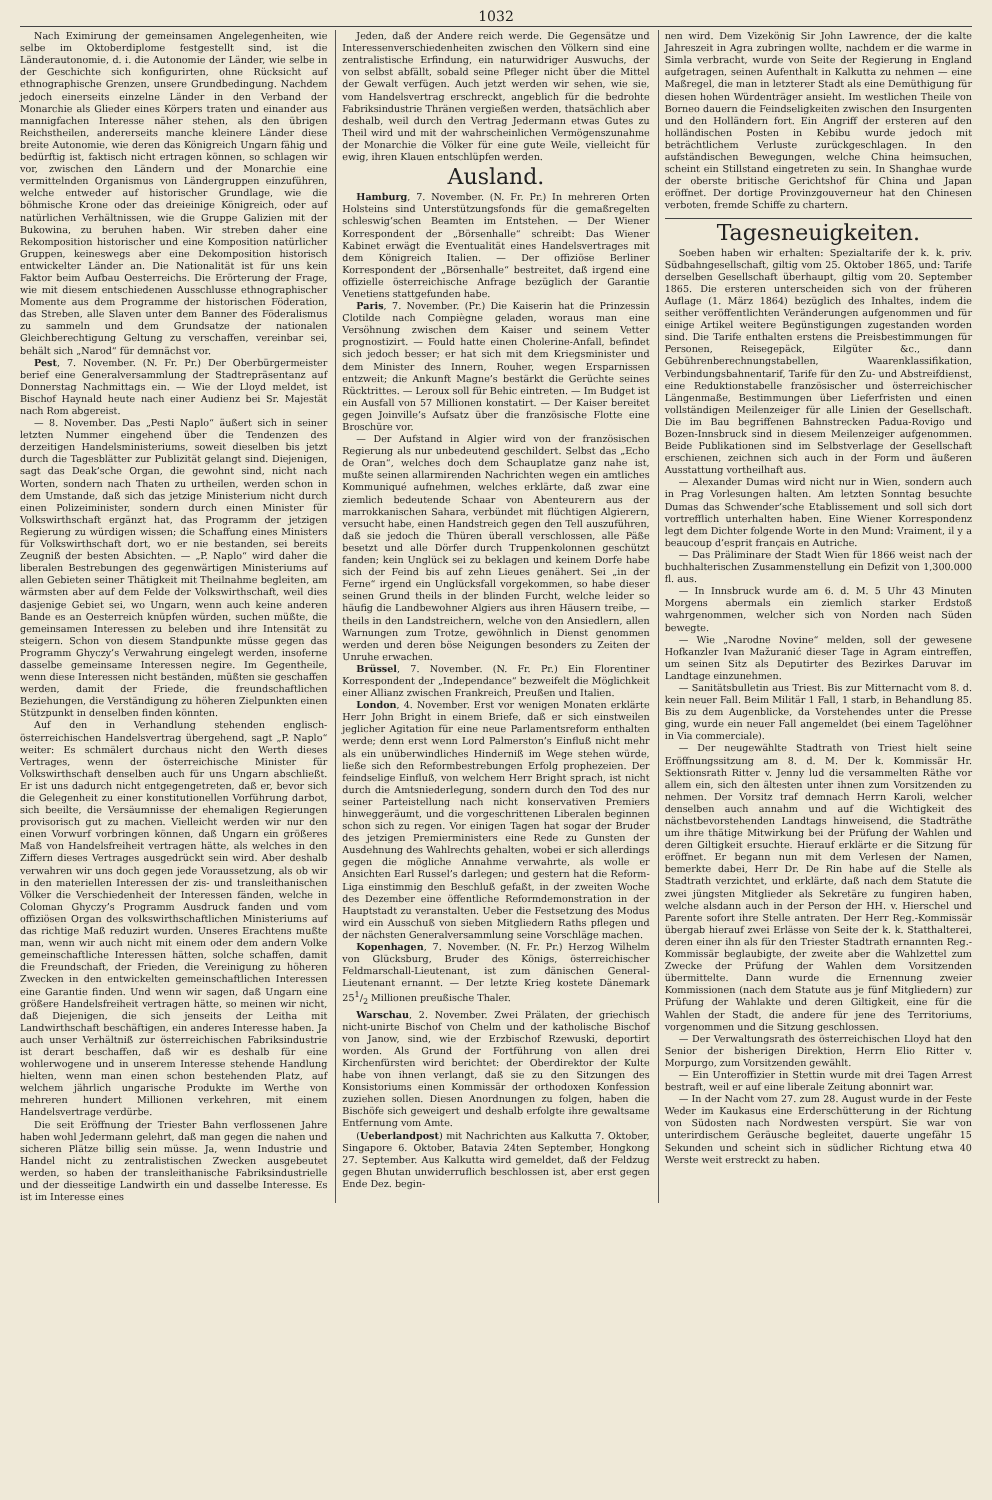1032
Nach Eximirung der gemeinsamen Angelegenheiten, wie selbe im Oktoberdiplome festgestellt sind, ist die Länderautonomie, d. i. die Autonomie der Länder, wie selbe in der Geschichte sich konfigurirten, ohne Rücksicht auf ethnographische Grenzen, unsere Grundbedingung. Nachdem jedoch einerseits einzelne Länder in den Verband der Monarchie als Glieder eines Körpers traten und einander aus mannigfachen Interesse näher stehen, als den übrigen Reichstheilen, andererseits manche kleinere Länder diese breite Autonomie, wie deren das Königreich Ungarn fähig und bedürftig ist, faktisch nicht ertragen können, so schlagen wir vor, zwischen den Ländern und der Monarchie eine vermittelnden Organismus von Ländergruppen einzuführen, welche entweder auf historischer Grundlage, wie die böhmische Krone oder das dreieinige Königreich, oder auf natürlichen Verhältnissen, wie die Gruppe Galizien mit der Bukowina, zu beruhen haben. Wir streben daher eine Rekomposition historischer und eine Komposition natürlicher Gruppen, keineswegs aber eine Dekomposition historisch entwickelter Länder an. Die Nationalität ist für uns kein Faktor beim Aufbau Oesterreichs. Die Erörterung der Frage, wie mit diesem entschiedenen Ausschlusse ethnographischer Momente aus dem Programme der historischen Föderation, das Streben, alle Slaven unter dem Banner des Föderalismus zu sammeln und dem Grundsatze der nationalen Gleichberechtigung Geltung zu verschaffen, vereinbar sei, behält sich „Narod“ für demnächst vor.
Pest, 7. November. (N. Fr. Pr.) Der Oberbürgermeister berief eine Generalversammlung der Stadtrepräsentanz auf Donnerstag Nachmittags ein. — Wie der Lloyd meldet, ist Bischof Haynald heute nach einer Audienz bei Sr. Majestät nach Rom abgereist.
— 8. November. Das „Pesti Naplo“ äußert sich in seiner letzten Nummer eingehend über die Tendenzen des derzeitigen Handelsministeriums, soweit dieselben bis jetzt durch die Tagesblätter zur Publizität gelangt sind. Diejenigen, sagt das Deak’sche Organ, die gewohnt sind, nicht nach Worten, sondern nach Thaten zu urtheilen, werden schon in dem Umstande, daß sich das jetzige Ministerium nicht durch einen Polizeiminister, sondern durch einen Minister für Volkswirthschaft ergänzt hat, das Programm der jetzigen Regierung zu würdigen wissen; die Schaffung eines Ministers für Volkswirthschaft dort, wo er nie bestanden, sei bereits Zeugniß der besten Absichten. — „P. Naplo“ wird daher die liberalen Bestrebungen des gegenwärtigen Ministeriums auf allen Gebieten seiner Thätigkeit mit Theilnahme begleiten, am wärmsten aber auf dem Felde der Volkswirthschaft, weil dies dasjenige Gebiet sei, wo Ungarn, wenn auch keine anderen Bande es an Oesterreich knüpfen würden, suchen müßte, die gemeinsamen Interessen zu beleben und ihre Intensität zu steigern. Schon von diesem Standpunkte müsse gegen das Programm Ghyczy’s Verwahrung eingelegt werden, insoferne dasselbe gemeinsame Interessen negire. Im Gegentheile, wenn diese Interessen nicht beständen, müßten sie geschaffen werden, damit der Friede, die freundschaftlichen Beziehungen, die Verständigung zu höheren Zielpunkten einen Stützpunkt in denselben finden könnten.
Auf den in Verhandlung stehenden englisch-österreichischen Handelsvertrag übergehend, sagt „P. Naplo“ weiter: Es schmälert durchaus nicht den Werth dieses Vertrages, wenn der österreichische Minister für Volkswirthschaft denselben auch für uns Ungarn abschließt. Er ist uns dadurch nicht entgegengetreten, daß er, bevor sich die Gelegenheit zu einer konstitutionellen Vorführung darbot, sich beeilte, die Versäumnisse der ehemaligen Regierungen provisorisch gut zu machen. Vielleicht werden wir nur den einen Vorwurf vorbringen können, daß Ungarn ein größeres Maß von Handelsfreiheit vertragen hätte, als welches in den Ziffern dieses Vertrages ausgedrückt sein wird. Aber deshalb verwahren wir uns doch gegen jede Voraussetzung, als ob wir in den materiellen Interessen der zis- und transleithanischen Völker die Verschiedenheit der Interessen fänden, welche in Coloman Ghyczy’s Programm Ausdruck fanden und vom offiziösen Organ des volkswirthschaftlichen Ministeriums auf das richtige Maß reduzirt wurden. Unseres Erachtens mußte man, wenn wir auch nicht mit einem oder dem andern Volke gemeinschaftliche Interessen hätten, solche schaffen, damit die Freundschaft, der Frieden, die Vereinigung zu höheren Zwecken in den entwickelten gemeinschaftlichen Interessen eine Garantie finden. Und wenn wir sagen, daß Ungarn eine größere Handelsfreiheit vertragen hätte, so meinen wir nicht, daß Diejenigen, die sich jenseits der Leitha mit Landwirthschaft beschäftigen, ein anderes Interesse haben. Ja auch unser Verhältniß zur österreichischen Fabriksindustrie ist derart beschaffen, daß wir es deshalb für eine wohlerwogene und in unserem Interesse stehende Handlung hielten, wenn man einen schon bestehenden Platz, auf welchem jährlich ungarische Produkte im Werthe von mehreren hundert Millionen verkehren, mit einem Handelsvertrage verdürbe.
Die seit Eröffnung der Triester Bahn verflossenen Jahre haben wohl Jedermann gelehrt, daß man gegen die nahen und sicheren Plätze billig sein müsse. Ja, wenn Industrie und Handel nicht zu zentralistischen Zwecken ausgebeutet werden, so haben der transleithanische Fabriksindustrielle und der diesseitige Landwirth ein und dasselbe Interesse. Es ist im Interesse eines
Jeden, daß der Andere reich werde. Die Gegensätze und Interessenverschiedenheiten zwischen den Völkern sind eine zentralistische Erfindung, ein naturwidriger Auswuchs, der von selbst abfällt, sobald seine Pfleger nicht über die Mittel der Gewalt verfügen. Auch jetzt werden wir sehen, wie sie, vom Handelsvertrag erschreckt, angeblich für die bedrohte Fabriksindustrie Thränen vergießen werden, thatsächlich aber deshalb, weil durch den Vertrag Jedermann etwas Gutes zu Theil wird und mit der wahrscheinlichen Vermögenszunahme der Monarchie die Völker für eine gute Weile, vielleicht für ewig, ihren Klauen entschlüpfen werden.
Ausland.
Hamburg, 7. November. (N. Fr. Pr.) In mehreren Orten Holsteins sind Unterstützungsfonds für die gemaßregelten schleswig’schen Beamten im Entstehen. — Der Wiener Korrespondent der „Börsenhalle“ schreibt: Das Wiener Kabinet erwägt die Eventualität eines Handelsvertrages mit dem Königreich Italien. — Der offiziöse Berliner Korrespondent der „Börsenhalle“ bestreitet, daß irgend eine offizielle österreichische Anfrage bezüglich der Garantie Venetiens stattgefunden habe.
Paris, 7. November. (Pr.) Die Kaiserin hat die Prinzessin Clotilde nach Compiègne geladen, woraus man eine Versöhnung zwischen dem Kaiser und seinem Vetter prognostizirt. — Fould hatte einen Cholerine-Anfall, befindet sich jedoch besser; er hat sich mit dem Kriegsminister und dem Minister des Innern, Rouher, wegen Ersparnissen entzweit; die Ankunft Magne’s bestärkt die Gerüchte seines Rücktrittes. — Leroux soll für Behic eintreten. — Im Budget ist ein Ausfall von 57 Millionen konstatirt. — Der Kaiser bereitet gegen Joinville’s Aufsatz über die französische Flotte eine Broschüre vor.
— Der Aufstand in Algier wird von der französischen Regierung als nur unbedeutend geschildert. Selbst das „Echo de Oran“, welches doch dem Schauplatze ganz nahe ist, mußte seinen allarmirenden Nachrichten wegen ein amtliches Kommuniqué aufnehmen, welches erklärte, daß zwar eine ziemlich bedeutende Schaar von Abenteurern aus der marrokkanischen Sahara, verbündet mit flüchtigen Algierern, versucht habe, einen Handstreich gegen den Tell auszuführen, daß sie jedoch die Thüren überall verschlossen, alle Päße besetzt und alle Dörfer durch Truppenkolonnen geschützt fanden; kein Unglück sei zu beklagen und keinem Dorfe habe sich der Feind bis auf zehn Lieues genähert. Sei „in der Ferne“ irgend ein Unglücksfall vorgekommen, so habe dieser seinen Grund theils in der blinden Furcht, welche leider so häufig die Landbewohner Algiers aus ihren Häusern treibe, — theils in den Landstreichern, welche von den Ansiedlern, allen Warnungen zum Trotze, gewöhnlich in Dienst genommen werden und deren böse Neigungen besonders zu Zeiten der Unruhe erwachen.
Brüssel, 7. November. (N. Fr. Pr.) Ein Florentiner Korrespondent der „Independance“ bezweifelt die Möglichkeit einer Allianz zwischen Frankreich, Preußen und Italien.
London, 4. November. Erst vor wenigen Monaten erklärte Herr John Bright in einem Briefe, daß er sich einstweilen jeglicher Agitation für eine neue Parlamentsreform enthalten werde; denn erst wenn Lord Palmerston’s Einfluß nicht mehr als ein unüberwindliches Hinderniß im Wege stehen würde, ließe sich den Reformbestrebungen Erfolg prophezeien. Der feindselige Einfluß, von welchem Herr Bright sprach, ist nicht durch die Amtsniederlegung, sondern durch den Tod des nur seiner Parteistellung nach nicht konservativen Premiers hinweggeräumt, und die vorgeschrittenen Liberalen beginnen schon sich zu regen. Vor einigen Tagen hat sogar der Bruder des jetzigen Premierministers eine Rede zu Gunsten der Ausdehnung des Wahlrechts gehalten, wobei er sich allerdings gegen die mögliche Annahme verwahrte, als wolle er Ansichten Earl Russel’s darlegen; und gestern hat die Reform-Liga einstimmig den Beschluß gefaßt, in der zweiten Woche des Dezember eine öffentliche Reformdemonstration in der Hauptstadt zu veranstalten. Ueber die Festsetzung des Modus wird ein Ausschuß von sieben Mitgliedern Raths pflegen und der nächsten Generalversammlung seine Vorschläge machen.
Kopenhagen, 7. November. (N. Fr. Pr.) Herzog Wilhelm von Glücksburg, Bruder des Königs, österreichischer Feldmarschall-Lieutenant, ist zum dänischen General-Lieutenant ernannt. — Der letzte Krieg kostete Dänemark 251/2 Millionen preußische Thaler.
Warschau, 2. November. Zwei Prälaten, der griechisch nicht-unirte Bischof von Chelm und der katholische Bischof von Janow, sind, wie der Erzbischof Rzewuski, deportirt worden. Als Grund der Fortführung von allen drei Kirchenfürsten wird berichtet: der Oberdirektor der Kulte habe von ihnen verlangt, daß sie zu den Sitzungen des Konsistoriums einen Kommissär der orthodoxen Konfession zuziehen sollen. Diesen Anordnungen zu folgen, haben die Bischöfe sich geweigert und deshalb erfolgte ihre gewaltsame Entfernung vom Amte.
(Ueberlandpost) mit Nachrichten aus Kalkutta 7. Oktober, Singapore 6. Oktober, Batavia 24ten September, Hongkong 27. September. Aus Kalkutta wird gemeldet, daß der Feldzug gegen Bhutan unwiderruflich beschlossen ist, aber erst gegen Ende Dez. begin-
nen wird. Dem Vizekönig Sir John Lawrence, der die kalte Jahreszeit in Agra zubringen wollte, nachdem er die warme in Simla verbracht, wurde von Seite der Regierung in England aufgetragen, seinen Aufenthalt in Kalkutta zu nehmen — eine Maßregel, die man in letzterer Stadt als eine Demüthigung für diesen hohen Würdenträger ansieht. Im westlichen Theile von Borneo dauern die Feindseligkeiten zwischen den Insurgenten und den Holländern fort. Ein Angriff der ersteren auf den holländischen Posten in Kebibu wurde jedoch mit beträchtlichem Verluste zurückgeschlagen. In den aufständischen Bewegungen, welche China heimsuchen, scheint ein Stillstand eingetreten zu sein. In Shanghae wurde der oberste britische Gerichtshof für China und Japan eröffnet. Der dortige Provinzgouverneur hat den Chinesen verboten, fremde Schiffe zu chartern.
Tagesneuigkeiten.
Soeben haben wir erhalten: Spezialtarife der k. k. priv. Südbahngesellschaft, giltig vom 25. Oktober 1865, und: Tarife derselben Gesellschaft überhaupt, giltig vom 20. September 1865. Die ersteren unterscheiden sich von der früheren Auflage (1. März 1864) bezüglich des Inhaltes, indem die seither veröffentlichten Veränderungen aufgenommen und für einige Artikel weitere Begünstigungen zugestanden worden sind. Die Tarife enthalten erstens die Preisbestimmungen für Personen, Reisegepäck, Eilgüter &c., dann Gebührenberechnungstabellen, Waarenklassifikation, Verbindungsbahnentarif, Tarife für den Zu- und Abstreifdienst, eine Reduktionstabelle französischer und österreichischer Längenmaße, Bestimmungen über Lieferfristen und einen vollständigen Meilenzeiger für alle Linien der Gesellschaft. Die im Bau begriffenen Bahnstrecken Padua-Rovigo und Bozen-Innsbruck sind in diesem Meilenzeiger aufgenommen. Beide Publikationen sind im Selbstverlage der Gesellschaft erschienen, zeichnen sich auch in der Form und äußeren Ausstattung vortheilhaft aus.
— Alexander Dumas wird nicht nur in Wien, sondern auch in Prag Vorlesungen halten. Am letzten Sonntag besuchte Dumas das Schwender’sche Etablissement und soll sich dort vortrefflich unterhalten haben. Eine Wiener Korrespondenz legt dem Dichter folgende Worte in den Mund: Vraiment, il y a beaucoup d’esprit français en Autriche.
— Das Präliminare der Stadt Wien für 1866 weist nach der buchhalterischen Zusammenstellung ein Defizit von 1,300.000 fl. aus.
— In Innsbruck wurde am 6. d. M. 5 Uhr 43 Minuten Morgens abermals ein ziemlich starker Erdstoß wahrgenommen, welcher sich von Norden nach Süden bewegte.
— Wie „Narodne Novine“ melden, soll der gewesene Hofkanzler Ivan Mažuranić dieser Tage in Agram eintreffen, um seinen Sitz als Deputirter des Bezirkes Daruvar im Landtage einzunehmen.
— Sanitätsbulletin aus Triest. Bis zur Mitternacht vom 8. d. kein neuer Fall. Beim Militär 1 Fall, 1 starb, in Behandlung 85. Bis zu dem Augenblicke, da Vorstehendes unter die Presse ging, wurde ein neuer Fall angemeldet (bei einem Tagelöhner in Via commerciale).
— Der neugewählte Stadtrath von Triest hielt seine Eröffnungssitzung am 8. d. M. Der k. Kommissär Hr. Sektionsrath Ritter v. Jenny lud die versammelten Räthe vor allem ein, sich den ältesten unter ihnen zum Vorsitzenden zu nehmen. Der Vorsitz traf demnach Herrn Karoli, welcher denselben auch annahm und auf die Wichtigkeit des nächstbevorstehenden Landtags hinweisend, die Stadträthe um ihre thätige Mitwirkung bei der Prüfung der Wahlen und deren Giltigkeit ersuchte. Hierauf erklärte er die Sitzung für eröffnet. Er begann nun mit dem Verlesen der Namen, bemerkte dabei, Herr Dr. De Rin habe auf die Stelle als Stadtrath verzichtet, und erklärte, daß nach dem Statute die zwei jüngsten Mitglieder als Sekretäre zu fungiren haben, welche alsdann auch in der Person der HH. v. Hierschel und Parente sofort ihre Stelle antraten. Der Herr Reg.-Kommissär übergab hierauf zwei Erlässe von Seite der k. k. Statthalterei, deren einer ihn als für den Triester Stadtrath ernannten Reg.-Kommissär beglaubigte, der zweite aber die Wahlzettel zum Zwecke der Prüfung der Wahlen dem Vorsitzenden übermittelte. Dann wurde die Ernennung zweier Kommissionen (nach dem Statute aus je fünf Mitgliedern) zur Prüfung der Wahlakte und deren Giltigkeit, eine für die Wahlen der Stadt, die andere für jene des Territoriums, vorgenommen und die Sitzung geschlossen.
— Der Verwaltungsrath des österreichischen Lloyd hat den Senior der bisherigen Direktion, Herrn Elio Ritter v. Morpurgo, zum Vorsitzenden gewählt.
— Ein Unteroffizier in Stettin wurde mit drei Tagen Arrest bestraft, weil er auf eine liberale Zeitung abonnirt war.
— In der Nacht vom 27. zum 28. August wurde in der Feste Weder im Kaukasus eine Erderschütterung in der Richtung von Südosten nach Nordwesten verspürt. Sie war von unterirdischem Geräusche begleitet, dauerte ungefähr 15 Sekunden und scheint sich in südlicher Richtung etwa 40 Werste weit erstreckt zu haben.